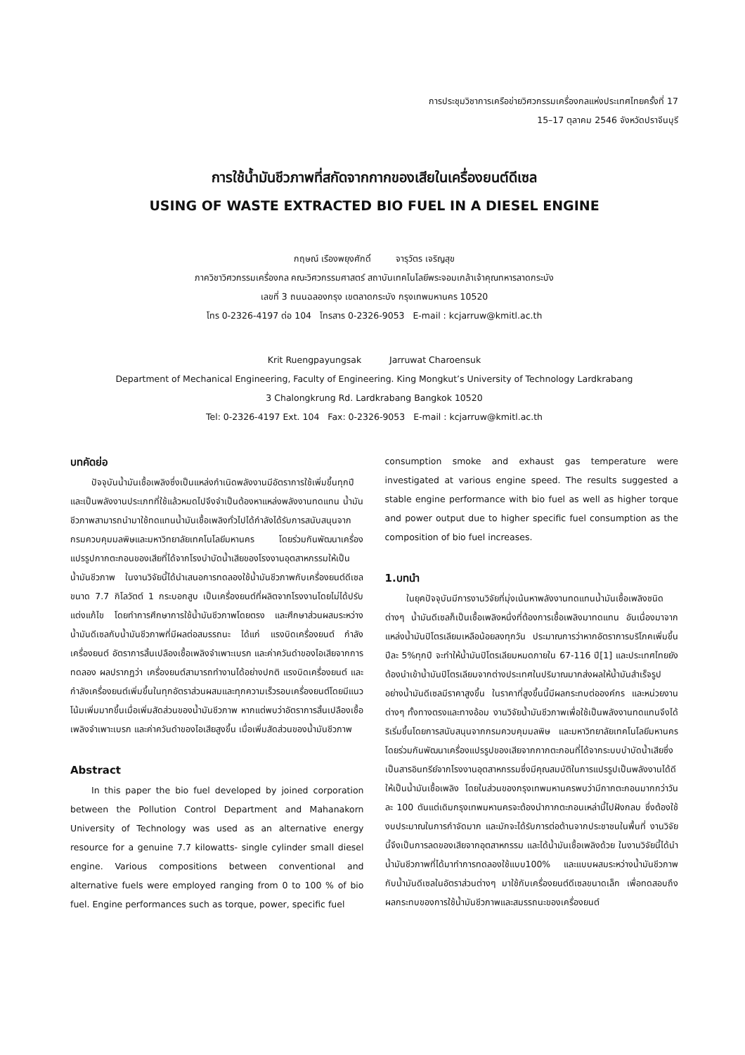การประชุมวิชาการเครือข่ายวิศวกรรมเครื่องกลแห่งประเทศไทยครั้งที่ 17
15–17 ตุลาคม 2546 จังหวัดปราจีนบุรี
การใช้น้ำมันชีวภาพที่สกัดจากกากของเสียในเครื่องยนต์ดีเซล
USING OF WASTE EXTRACTED BIO FUEL IN A DIESEL ENGINE
กฤษณ์ เรืองพยุงศักดิ์ จารุวัตร เจริญสุข
ภาควิชาวิศวกรรมเครื่องกล คณะวิศวกรรมศาสตร์ สถาบันเทคโนโลยีพระจอมเกล้าเจ้าคุณทหารลาดกระบัง
เลขที่ 3 ถนนฉลองกรุง เขตลาดกระบัง กรุงเทพมหานคร 10520
โทร 0-2326-4197 ต่อ 104 โทรสาร 0-2326-9053 E-mail : kcjarruw@kmitl.ac.th
Krit Ruengpayungsak Jarruwat Charoensuk
Department of Mechanical Engineering, Faculty of Engineering. King Mongkut’s University of Technology Lardkrabang
3 Chalongkrung Rd. Lardkrabang Bangkok 10520
Tel: 0-2326-4197 Ext. 104 Fax: 0-2326-9053 E-mail : kcjarruw@kmitl.ac.th
บทคัดย่อ
ปัจจุบันน้ำมันเชื้อเพลิงซึ่งเป็นแหล่งกำเนิดพลังงานมีอัตราการใช้เพิ่มขึ้นทุกปีและเป็นพลังงานประเภทที่ใช้แล้วหมดไปจึงจำเป็นต้องหาแหล่งพลังงานทดแทน น้ำมันชีวภาพสามารถนำมาใช้ทดแทนน้ำมันเชื้อเพลิงทั่วไปได้กำลังได้รับการสนับสนุนจากกรมควบคุมมลพิษและมหาวิทยาลัยเทคโนโลยีมหานคร โดยร่วมกันพัฒนาเครื่องแปรรูปกากตะกอนของเสียที่ได้จากโรงบำบัดน้ำเสียของโรงงานอุตสาหกรรมให้เป็นน้ำมันชีวภาพ ในงานวิจัยนี้ได้นำเสนอการทดลองใช้น้ำมันชีวภาพกับเครื่องยนต์ดีเซล ขนาด 7.7 กิโลวัตต์ 1 กระบอกสูบ เป็นเครื่องยนต์ที่ผลิตจากโรงงานโดยไม่ได้ปรับแต่งแก้ไข โดยทำการศึกษาการใช้น้ำมันชีวภาพโดยตรง และศึกษาส่วนผสมระหว่างน้ำมันดีเซลกับน้ำมันชีวภาพที่มีผลต่อสมรรถนะ ได้แก่ แรงบิดเครื่องยนต์ กำลังเครื่องยนต์ อัตราการสิ้นเปลืองเชื้อเพลิงจำเพาะเบรก และค่าควันดำของไอเสียจากการทดลอง ผลปรากฏว่า เครื่องยนต์สามารถทำงานได้อย่างปกติ แรงบิดเครื่องยนต์ และกำลังเครื่องยนต์เพิ่มขึ้นในทุกอัตราส่วนผสมและทุกความเร็วรอบเครื่องยนต์โดยมีแนวโน้มเพิ่มมากขึ้นเมื่อเพิ่มสัดส่วนของน้ำมันชีวภาพ หากแต่พบว่าอัตราการสิ้นเปลืองเชื้อเพลิงจำเพาะเบรก และค่าควันดำของไอเสียสูงขึ้น เมื่อเพิ่มสัดส่วนของน้ำมันชีวภาพ
Abstract
In this paper the bio fuel developed by joined corporation between the Pollution Control Department and Mahanakorn University of Technology was used as an alternative energy resource for a genuine 7.7 kilowatts- single cylinder small diesel engine. Various compositions between conventional and alternative fuels were employed ranging from 0 to 100 % of bio fuel. Engine performances such as torque, power, specific fuel
consumption smoke and exhaust gas temperature were investigated at various engine speed. The results suggested a stable engine performance with bio fuel as well as higher torque and power output due to higher specific fuel consumption as the composition of bio fuel increases.
1.บทนำ
ในยุคปัจจุบันมีการงานวิจัยที่มุ่งเน้นหาพลังงานทดแทนน้ำมันเชื้อเพลิงชนิดต่างๆ น้ำมันดีเซลก็เป็นเชื้อเพลิงหนึ่งที่ต้องการเชื้อเพลิงมาทดแทน อันเนื่องมาจากแหล่งน้ำมันปิโตรเลียมเหลือน้อยลงทุกวัน ประมาณการว่าหากอัตราการบริโภคเพิ่มขึ้นปีละ 5%ทุกปี จะทำให้น้ำมันปิโตรเลียมหมดภายใน 67-116 ปี[1] และประเทศไทยยังต้องนำเข้าน้ำมันปิโตรเลียมจากต่างประเทศในปริมาณมากส่งผลให้น้ำมันสำเร็จรูปอย่างน้ำมันดีเซลมีราคาสูงขึ้น ในราคาที่สูงขึ้นนี้มีผลกระทบต่อองค์กร และหน่วยงานต่างๆ ทั้งทางตรงและทางอ้อม งานวิจัยน้ำมันชีวภาพเพื่อใช้เป็นพลังงานทดแทนจึงได้ริเริ่มขึ้นโดยการสนับสนุนจากกรมควบคุมมลพิษ และมหาวิทยาลัยเทคโนโลยีมหานคร โดยร่วมกันพัฒนาเครื่องแปรรูปของเสียจากกากตะกอนที่ได้จากระบบบำบัดน้ำเสียซึ่งเป็นสารอินทรีย์จากโรงงานอุตสาหกรรมซึ่งมีคุณสมบัติในการแปรรูปเป็นพลังงานได้ดีให้เป็นน้ำมันเชื้อเพลิง โดยในส่วนของกรุงเทพมหานครพบว่ามีกากตะกอนมากกว่าวันละ 100 ตันแต่เดิมกรุงเทพมหานครจะต้องนำกากตะกอนเหล่านี้ไปฝังกลบ ซึ่งต้องใช้งบประมาณในการกำจัดมาก และมักจะได้รับการต่อต้านจากประชาชนในพื้นที่ งานวิจัยนี้จึงเป็นการลดของเสียจากอุตสาหกรรม และได้น้ำมันเชื้อเพลิงด้วย ในงานวิจัยนี้ได้นำน้ำมันชีวภาพที่ได้มาทำการทดลองใช้แบบ100% และแบบผสมระหว่างน้ำมันชีวภาพกับน้ำมันดีเซลในอัตราส่วนต่างๆ มาใช้กับเครื่องยนต์ดีเซลขนาดเล็ก เพื่อทดสอบถึงผลกระทบของการใช้น้ำมันชีวภาพและสมรรถนะของเครื่องยนต์